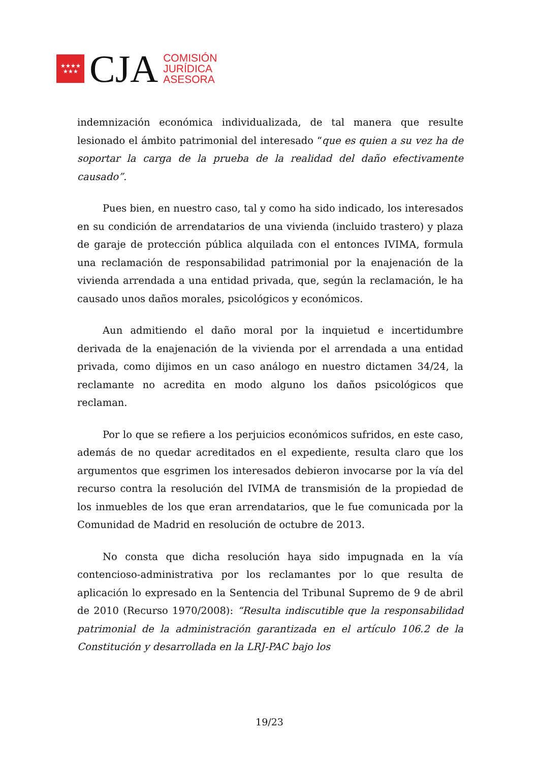★★★★
★★★
CJA
COMISIÓN
JURÍDICA
ASESORA
indemnización económica individualizada, de tal manera que resulte lesionado el ámbito patrimonial del interesado “que es quien a su vez ha de soportar la carga de la prueba de la realidad del daño efectivamente causado”.
Pues bien, en nuestro caso, tal y como ha sido indicado, los interesados en su condición de arrendatarios de una vivienda (incluido trastero) y plaza de garaje de protección pública alquilada con el entonces IVIMA, formula una reclamación de responsabilidad patrimonial por la enajenación de la vivienda arrendada a una entidad privada, que, según la reclamación, le ha causado unos daños morales, psicológicos y económicos.
Aun admitiendo el daño moral por la inquietud e incertidumbre derivada de la enajenación de la vivienda por el arrendada a una entidad privada, como dijimos en un caso análogo en nuestro dictamen 34/24, la reclamante no acredita en modo alguno los daños psicológicos que reclaman.
Por lo que se refiere a los perjuicios económicos sufridos, en este caso, además de no quedar acreditados en el expediente, resulta claro que los argumentos que esgrimen los interesados debieron invocarse por la vía del recurso contra la resolución del IVIMA de transmisión de la propiedad de los inmuebles de los que eran arrendatarios, que le fue comunicada por la Comunidad de Madrid en resolución de octubre de 2013.
No consta que dicha resolución haya sido impugnada en la vía contencioso-administrativa por los reclamantes por lo que resulta de aplicación lo expresado en la Sentencia del Tribunal Supremo de 9 de abril de 2010 (Recurso 1970/2008): “Resulta indiscutible que la responsabilidad patrimonial de la administración garantizada en el artículo 106.2 de la Constitución y desarrollada en la LRJ-PAC bajo los
19/23